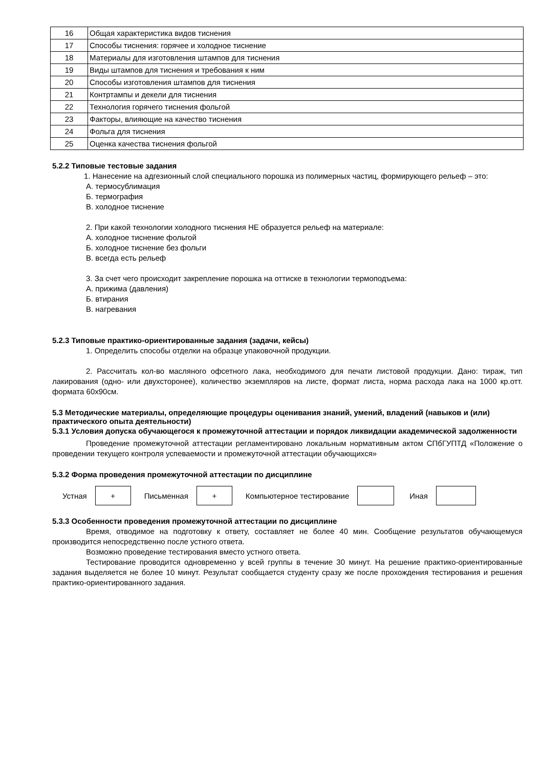| 16 | Общая характеристика видов тиснения |
| 17 | Способы тиснения: горячее и холодное тиснение |
| 18 | Материалы для изготовления штампов для тиснения |
| 19 | Виды штампов для тиснения и требования к ним |
| 20 | Способы изготовления штампов для тиснения |
| 21 | Контртампы и декели для тиснения |
| 22 | Технология горячего тиснения фольгой |
| 23 | Факторы, влияющие на качество тиснения |
| 24 | Фольга для тиснения |
| 25 | Оценка качества тиснения фольгой |
5.2.2 Типовые тестовые задания
1. Нанесение на адгезионный слой специального порошка из полимерных частиц, формирующего рельеф – это:
А. термосублимация
Б. термография
В. холодное тиснение
2. При какой технологии холодного тиснения НЕ образуется рельеф на материале:
А. холодное тиснение фольгой
Б. холодное тиснение без фольги
В. всегда есть рельеф
3. За счет чего происходит закрепление порошка на оттиске в технологии термоподъема:
А. прижима (давления)
Б. втирания
В. нагревания
5.2.3 Типовые практико-ориентированные задания (задачи, кейсы)
1. Определить способы отделки на образце упаковочной продукции.
2. Рассчитать кол-во масляного офсетного лака, необходимого для печати листовой продукции. Дано: тираж, тип лакирования (одно- или двухсторонее), количество экземпляров на листе, формат листа, норма расхода лака на 1000 кр.отт. формата 60х90см.
5.3 Методические материалы, определяющие процедуры оценивания знаний, умений, владений (навыков и (или) практического опыта деятельности)
5.3.1 Условия допуска обучающегося к промежуточной аттестации и порядок ликвидации академической задолженности
Проведение промежуточной аттестации регламентировано локальным нормативным актом СПбГУПТД «Положение о проведении текущего контроля успеваемости и промежуточной аттестации обучающихся»
5.3.2 Форма проведения промежуточной аттестации по дисциплине
Устная + Письменная + Компьютерное тестирование Иная
5.3.3 Особенности проведения промежуточной аттестации по дисциплине
Время, отводимое на подготовку к ответу, составляет не более 40 мин. Сообщение результатов обучающемуся производится непосредственно после устного ответа.
Возможно проведение тестирования вместо устного ответа.
Тестирование проводится одновременно у всей группы в течение 30 минут. На решение практико-ориентированные задания выделяется не более 10 минут. Результат сообщается студенту сразу же после прохождения тестирования и решения практико-ориентированного задания.